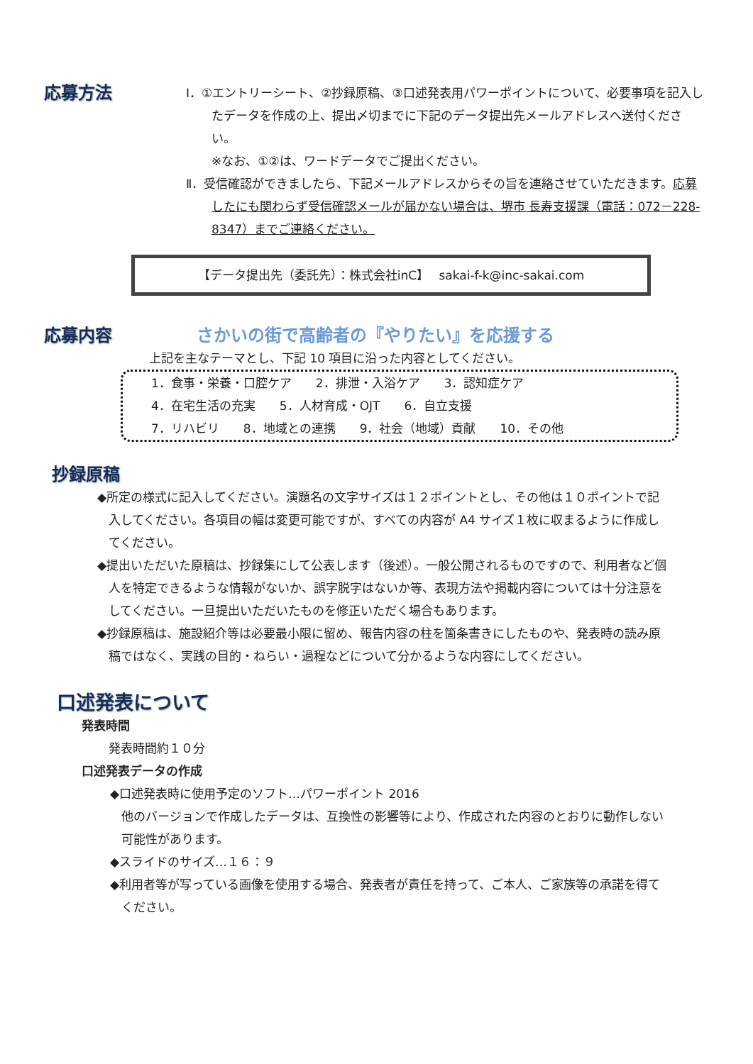応募方法
Ⅰ．①エントリーシート、②抄録原稿、③口述発表用パワーポイントについて、必要事項を記入したデータを作成の上、提出〆切までに下記のデータ提出先メールアドレスへ送付ください。
※なお、①②は、ワードデータでご提出ください。
Ⅱ．受信確認ができましたら、下記メールアドレスからその旨を連絡させていただきます。応募したにも関わらず受信確認メールが届かない場合は、堺市 長寿支援課（電話：072－228-8347）までご連絡ください。
【データ提出先（委託先）：株式会社inC】　 sakai-f-k@inc-sakai.com
応募内容 さかいの街で高齢者の『やりたい』を応援する
上記を主なテーマとし、下記 10 項目に沿った内容としてください。
1．食事・栄養・口腔ケア　　2．排泄・入浴ケア　　3．認知症ケア
4．在宅生活の充実　　5．人材育成・OJT　　6．自立支援
7．リハビリ　　8．地域との連携　　9．社会（地域）貢献　　10．その他
抄録原稿
◆所定の様式に記入してください。演題名の文字サイズは１２ポイントとし、その他は１０ポイントで記入してください。各項目の幅は変更可能ですが、すべての内容が A4 サイズ１枚に収まるように作成してください。
◆提出いただいた原稿は、抄録集にして公表します（後述）。一般公開されるものですので、利用者など個人を特定できるような情報がないか、誤字脱字はないか等、表現方法や掲載内容については十分注意をしてください。一旦提出いただいたものを修正いただく場合もあります。
◆抄録原稿は、施設紹介等は必要最小限に留め、報告内容の柱を箇条書きにしたものや、発表時の読み原稿ではなく、実践の目的・ねらい・過程などについて分かるような内容にしてください。
口述発表について
発表時間
発表時間約１０分
口述発表データの作成
◆口述発表時に使用予定のソフト…パワーポイント 2016
他のバージョンで作成したデータは、互換性の影響等により、作成された内容のとおりに動作しない可能性があります。
◆スライドのサイズ…１６：９
◆利用者等が写っている画像を使用する場合、発表者が責任を持って、ご本人、ご家族等の承諾を得てください。